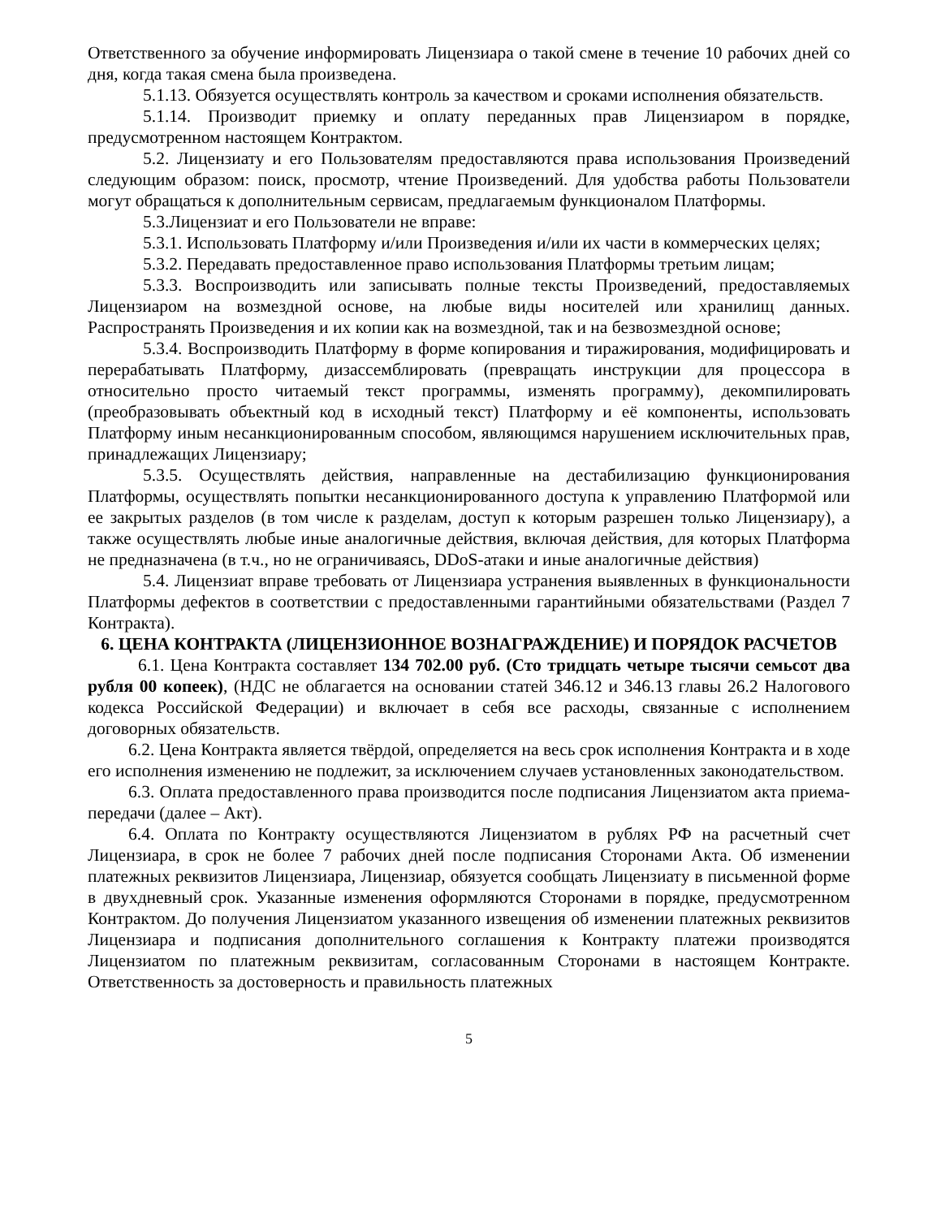Ответственного за обучение информировать Лицензиара о такой смене в течение 10 рабочих дней со дня, когда такая смена была произведена.
5.1.13. Обязуется осуществлять контроль за качеством и сроками исполнения обязательств.
5.1.14. Производит приемку и оплату переданных прав Лицензиаром в порядке, предусмотренном настоящем Контрактом.
5.2. Лицензиату и его Пользователям предоставляются права использования Произведений следующим образом: поиск, просмотр, чтение Произведений. Для удобства работы Пользователи могут обращаться к дополнительным сервисам, предлагаемым функционалом Платформы.
5.3.Лицензиат и его Пользователи не вправе:
5.3.1. Использовать Платформу и/или Произведения и/или их части в коммерческих целях;
5.3.2. Передавать предоставленное право использования Платформы третьим лицам;
5.3.3. Воспроизводить или записывать полные тексты Произведений, предоставляемых Лицензиаром на возмездной основе, на любые виды носителей или хранилищ данных. Распространять Произведения и их копии как на возмездной, так и на безвозмездной основе;
5.3.4. Воспроизводить Платформу в форме копирования и тиражирования, модифицировать и перерабатывать Платформу, дизассемблировать (превращать инструкции для процессора в относительно просто читаемый текст программы, изменять программу), декомпилировать (преобразовывать объектный код в исходный текст) Платформу и её компоненты, использовать Платформу иным несанкционированным способом, являющимся нарушением исключительных прав, принадлежащих Лицензиару;
5.3.5. Осуществлять действия, направленные на дестабилизацию функционирования Платформы, осуществлять попытки несанкционированного доступа к управлению Платформой или ее закрытых разделов (в том числе к разделам, доступ к которым разрешен только Лицензиару), а также осуществлять любые иные аналогичные действия, включая действия, для которых Платформа не предназначена (в т.ч., но не ограничиваясь, DDoS-атаки и иные аналогичные действия)
5.4. Лицензиат вправе требовать от Лицензиара устранения выявленных в функциональности Платформы дефектов в соответствии с предоставленными гарантийными обязательствами (Раздел 7 Контракта).
6. ЦЕНА КОНТРАКТА (ЛИЦЕНЗИОННОЕ ВОЗНАГРАЖДЕНИЕ) И ПОРЯДОК РАСЧЕТОВ
6.1. Цена Контракта составляет 134 702.00 руб. (Сто тридцать четыре тысячи семьсот два рубля 00 копеек), (НДС не облагается на основании статей 346.12 и 346.13 главы 26.2 Налогового кодекса Российской Федерации) и включает в себя все расходы, связанные с исполнением договорных обязательств.
6.2. Цена Контракта является твёрдой, определяется на весь срок исполнения Контракта и в ходе его исполнения изменению не подлежит, за исключением случаев установленных законодательством.
6.3. Оплата предоставленного права производится после подписания Лицензиатом акта приема-передачи (далее – Акт).
6.4. Оплата по Контракту осуществляются Лицензиатом в рублях РФ на расчетный счет Лицензиара, в срок не более 7 рабочих дней после подписания Сторонами Акта. Об изменении платежных реквизитов Лицензиара, Лицензиар, обязуется сообщать Лицензиату в письменной форме в двухдневный срок. Указанные изменения оформляются Сторонами в порядке, предусмотренном Контрактом. До получения Лицензиатом указанного извещения об изменении платежных реквизитов Лицензиара и подписания дополнительного соглашения к Контракту платежи производятся Лицензиатом по платежным реквизитам, согласованным Сторонами в настоящем Контракте. Ответственность за достоверность и правильность платежных
5